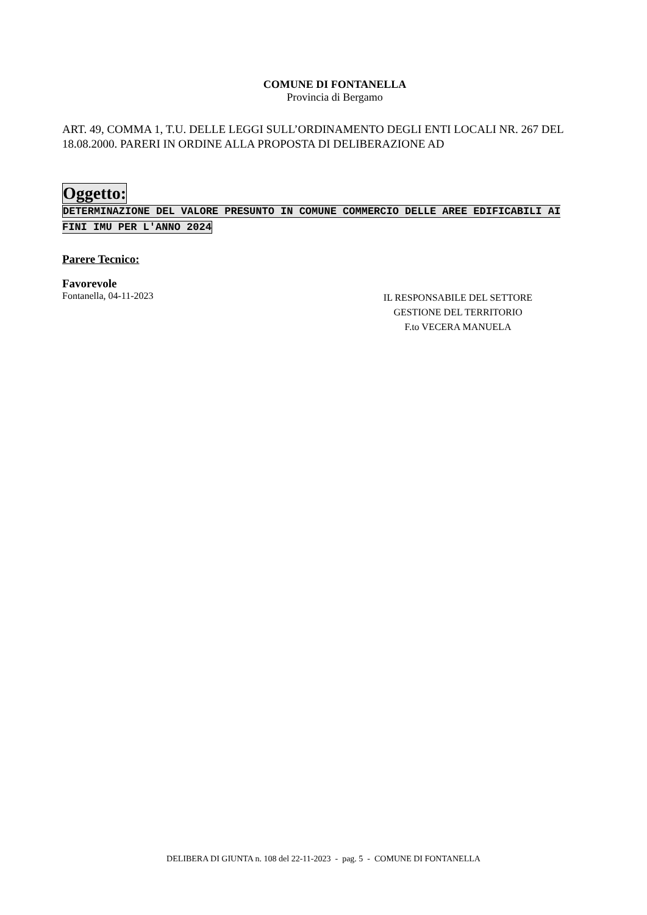COMUNE DI FONTANELLA
Provincia di Bergamo
ART. 49, COMMA 1, T.U. DELLE LEGGI SULL’ORDINAMENTO DEGLI ENTI LOCALI NR. 267 DEL 18.08.2000. PARERI IN ORDINE ALLA PROPOSTA DI DELIBERAZIONE AD
Oggetto:
DETERMINAZIONE DEL VALORE PRESUNTO IN COMUNE COMMERCIO DELLE AREE EDIFICABILI AI FINI IMU PER L'ANNO 2024
Parere Tecnico:
Favorevole
Fontanella, 04-11-2023
IL RESPONSABILE DEL SETTORE
GESTIONE DEL TERRITORIO
F.to VECERA MANUELA
DELIBERA DI GIUNTA n. 108 del 22-11-2023 - pag. 5 - COMUNE DI FONTANELLA